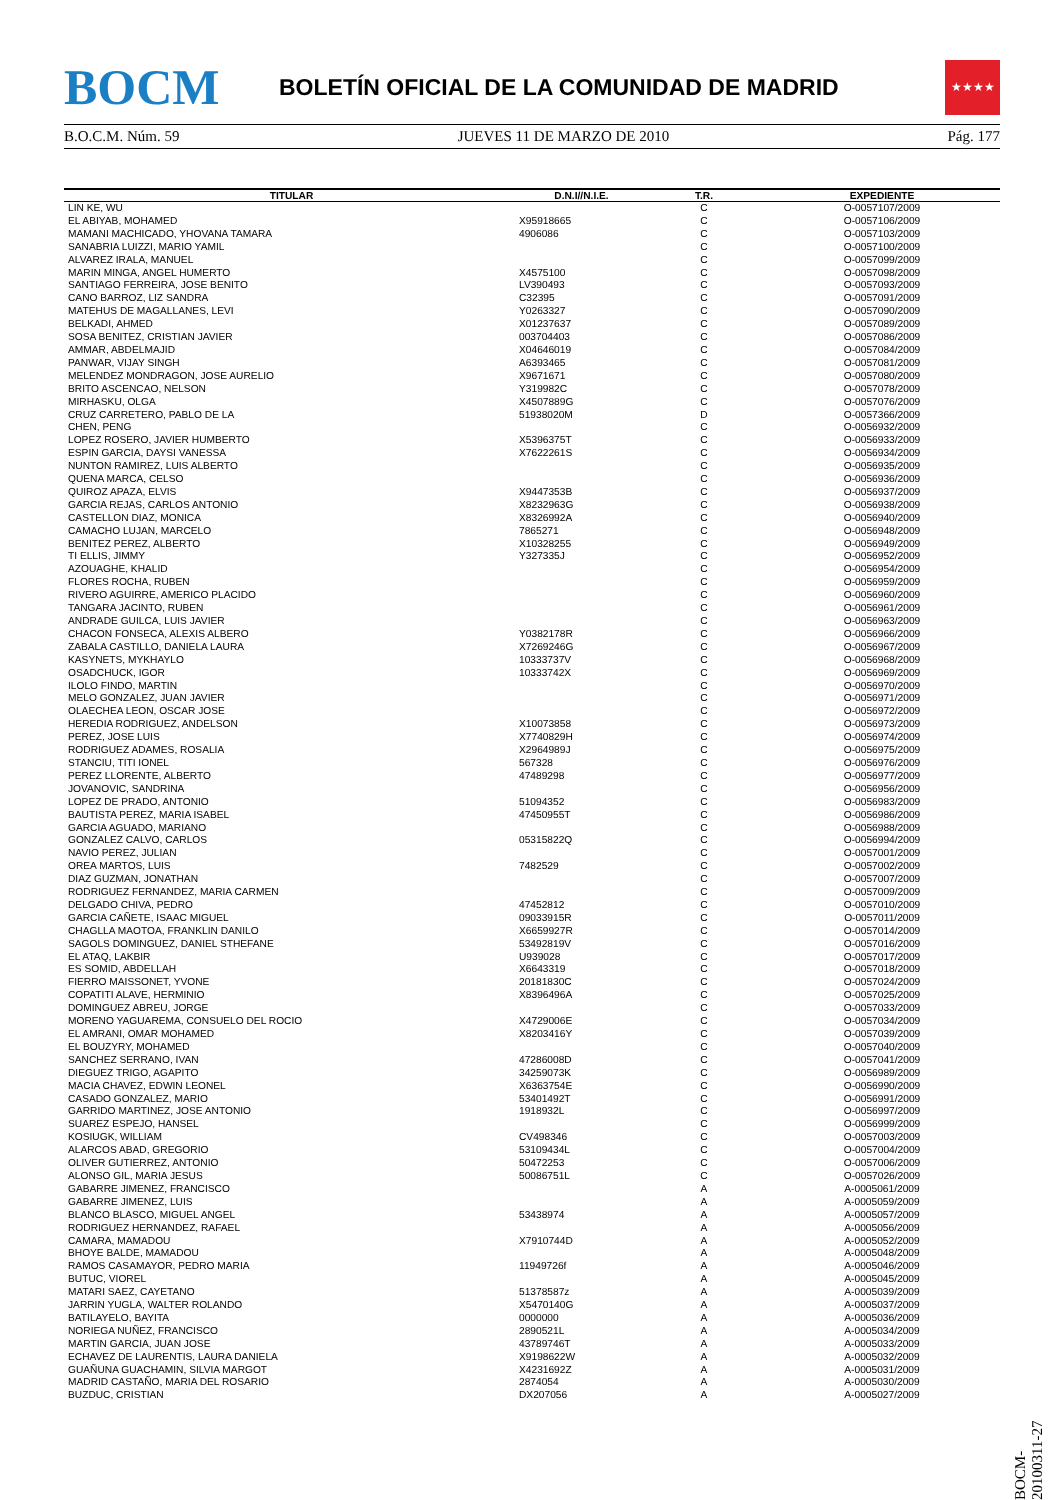BOCM
BOLETÍN OFICIAL DE LA COMUNIDAD DE MADRID
★★★★
B.O.C.M. Núm. 59 JUEVES 11 DE MARZO DE 2010 Pág. 177
| TITULAR | D.N.I//N.I.E. | T.R. | EXPEDIENTE |
| --- | --- | --- | --- |
| LIN KE, WU | | C | O-0057107/2009 |
| EL ABIYAB, MOHAMED | X95918665 | C | O-0057106/2009 |
| MAMANI MACHICADO, YHOVANA TAMARA | 4906086 | C | O-0057103/2009 |
| SANABRIA LUIZZI, MARIO YAMIL | | C | O-0057100/2009 |
| ALVAREZ IRALA, MANUEL | | C | O-0057099/2009 |
| MARIN MINGA, ANGEL HUMERTO | X4575100 | C | O-0057098/2009 |
| SANTIAGO FERREIRA, JOSE BENITO | LV390493 | C | O-0057093/2009 |
| CANO BARROZ, LIZ SANDRA | C32395 | C | O-0057091/2009 |
| MATEHUS DE MAGALLANES, LEVI | Y0263327 | C | O-0057090/2009 |
| BELKADI, AHMED | X01237637 | C | O-0057089/2009 |
| SOSA BENITEZ, CRISTIAN JAVIER | 003704403 | C | O-0057086/2009 |
| AMMAR, ABDELMAJID | X04646019 | C | O-0057084/2009 |
| PANWAR, VIJAY SINGH | A6393465 | C | O-0057081/2009 |
| MELENDEZ MONDRAGON, JOSE AURELIO | X9671671 | C | O-0057080/2009 |
| BRITO ASCENCAO, NELSON | Y319982C | C | O-0057078/2009 |
| MIRHASKU, OLGA | X4507889G | C | O-0057076/2009 |
| CRUZ CARRETERO, PABLO DE LA | 51938020M | D | O-0057366/2009 |
| CHEN, PENG | | C | O-0056932/2009 |
| LOPEZ ROSERO, JAVIER HUMBERTO | X5396375T | C | O-0056933/2009 |
| ESPIN GARCIA, DAYSI VANESSA | X7622261S | C | O-0056934/2009 |
| NUNTON RAMIREZ, LUIS ALBERTO | | C | O-0056935/2009 |
| QUENA MARCA, CELSO | | C | O-0056936/2009 |
| QUIROZ APAZA, ELVIS | X9447353B | C | O-0056937/2009 |
| GARCIA REJAS, CARLOS ANTONIO | X8232963G | C | O-0056938/2009 |
| CASTELLON DIAZ, MONICA | X8326992A | C | O-0056940/2009 |
| CAMACHO LUJAN, MARCELO | 7865271 | C | O-0056948/2009 |
| BENITEZ PEREZ, ALBERTO | X10328255 | C | O-0056949/2009 |
| TI ELLIS, JIMMY | Y327335J | C | O-0056952/2009 |
| AZOUAGHE, KHALID | | C | O-0056954/2009 |
| FLORES ROCHA, RUBEN | | C | O-0056959/2009 |
| RIVERO AGUIRRE, AMERICO PLACIDO | | C | O-0056960/2009 |
| TANGARA JACINTO, RUBEN | | C | O-0056961/2009 |
| ANDRADE GUILCA, LUIS JAVIER | | C | O-0056963/2009 |
| CHACON FONSECA, ALEXIS ALBERO | Y0382178R | C | O-0056966/2009 |
| ZABALA CASTILLO, DANIELA LAURA | X7269246G | C | O-0056967/2009 |
| KASYNETS, MYKHAYLO | 10333737V | C | O-0056968/2009 |
| OSADCHUCK, IGOR | 10333742X | C | O-0056969/2009 |
| ILOLO FINDO, MARTIN | | C | O-0056970/2009 |
| MELO GONZALEZ, JUAN JAVIER | | C | O-0056971/2009 |
| OLAECHEA LEON, OSCAR JOSE | | C | O-0056972/2009 |
| HEREDIA RODRIGUEZ, ANDELSON | X10073858 | C | O-0056973/2009 |
| PEREZ, JOSE LUIS | X7740829H | C | O-0056974/2009 |
| RODRIGUEZ ADAMES, ROSALIA | X2964989J | C | O-0056975/2009 |
| STANCIU, TITI IONEL | 567328 | C | O-0056976/2009 |
| PEREZ LLORENTE, ALBERTO | 47489298 | C | O-0056977/2009 |
| JOVANOVIC, SANDRINA | | C | O-0056956/2009 |
| LOPEZ DE PRADO, ANTONIO | 51094352 | C | O-0056983/2009 |
| BAUTISTA PEREZ, MARIA ISABEL | 47450955T | C | O-0056986/2009 |
| GARCIA AGUADO, MARIANO | | C | O-0056988/2009 |
| GONZALEZ CALVO, CARLOS | 05315822Q | C | O-0056994/2009 |
| NAVIO PEREZ, JULIAN | | C | O-0057001/2009 |
| OREA MARTOS, LUIS | 7482529 | C | O-0057002/2009 |
| DIAZ GUZMAN, JONATHAN | | C | O-0057007/2009 |
| RODRIGUEZ FERNANDEZ, MARIA CARMEN | | C | O-0057009/2009 |
| DELGADO CHIVA, PEDRO | 47452812 | C | O-0057010/2009 |
| GARCIA CAÑETE, ISAAC MIGUEL | 09033915R | C | O-0057011/2009 |
| CHAGLLA MAOTOA, FRANKLIN DANILO | X6659927R | C | O-0057014/2009 |
| SAGOLS DOMINGUEZ, DANIEL STHEFANE | 53492819V | C | O-0057016/2009 |
| EL ATAQ, LAKBIR | U939028 | C | O-0057017/2009 |
| ES SOMID, ABDELLAH | X6643319 | C | O-0057018/2009 |
| FIERRO MAISSONET, YVONE | 20181830C | C | O-0057024/2009 |
| COPATITI ALAVE, HERMINIO | X8396496A | C | O-0057025/2009 |
| DOMINGUEZ ABREU, JORGE | | C | O-0057033/2009 |
| MORENO YAGUAREMA, CONSUELO DEL ROCIO | X4729006E | C | O-0057034/2009 |
| EL AMRANI, OMAR MOHAMED | X8203416Y | C | O-0057039/2009 |
| EL BOUZYRY, MOHAMED | | C | O-0057040/2009 |
| SANCHEZ SERRANO, IVAN | 47286008D | C | O-0057041/2009 |
| DIEGUEZ TRIGO, AGAPITO | 34259073K | C | O-0056989/2009 |
| MACIA CHAVEZ, EDWIN LEONEL | X6363754E | C | O-0056990/2009 |
| CASADO GONZALEZ, MARIO | 53401492T | C | O-0056991/2009 |
| GARRIDO MARTINEZ, JOSE ANTONIO | 1918932L | C | O-0056997/2009 |
| SUAREZ ESPEJO, HANSEL | | C | O-0056999/2009 |
| KOSIUGK, WILLIAM | CV498346 | C | O-0057003/2009 |
| ALARCOS ABAD, GREGORIO | 53109434L | C | O-0057004/2009 |
| OLIVER GUTIERREZ, ANTONIO | 50472253 | C | O-0057006/2009 |
| ALONSO GIL, MARIA JESUS | 50086751L | C | O-0057026/2009 |
| GABARRE JIMENEZ, FRANCISCO | | A | A-0005061/2009 |
| GABARRE JIMENEZ, LUIS | | A | A-0005059/2009 |
| BLANCO BLASCO, MIGUEL ANGEL | 53438974 | A | A-0005057/2009 |
| RODRIGUEZ HERNANDEZ, RAFAEL | | A | A-0005056/2009 |
| CAMARA, MAMADOU | X7910744D | A | A-0005052/2009 |
| BHOYE BALDE, MAMADOU | | A | A-0005048/2009 |
| RAMOS CASAMAYOR, PEDRO MARIA | 11949726f | A | A-0005046/2009 |
| BUTUC, VIOREL | | A | A-0005045/2009 |
| MATARI SAEZ, CAYETANO | 51378587z | A | A-0005039/2009 |
| JARRIN YUGLA, WALTER ROLANDO | X5470140G | A | A-0005037/2009 |
| BATILAYELO, BAYITA | 0000000 | A | A-0005036/2009 |
| NORIEGA NUÑEZ, FRANCISCO | 2890521L | A | A-0005034/2009 |
| MARTIN GARCIA, JUAN JOSE | 43789746T | A | A-0005033/2009 |
| ECHAVEZ DE LAURENTIS, LAURA DANIELA | X9198622W | A | A-0005032/2009 |
| GUAÑUNA GUACHAMIN, SILVIA MARGOT | X4231692Z | A | A-0005031/2009 |
| MADRID CASTAÑO, MARIA DEL ROSARIO | 2874054 | A | A-0005030/2009 |
| BUZDUC, CRISTIAN | DX207056 | A | A-0005027/2009 |
BOCM-20100311-27